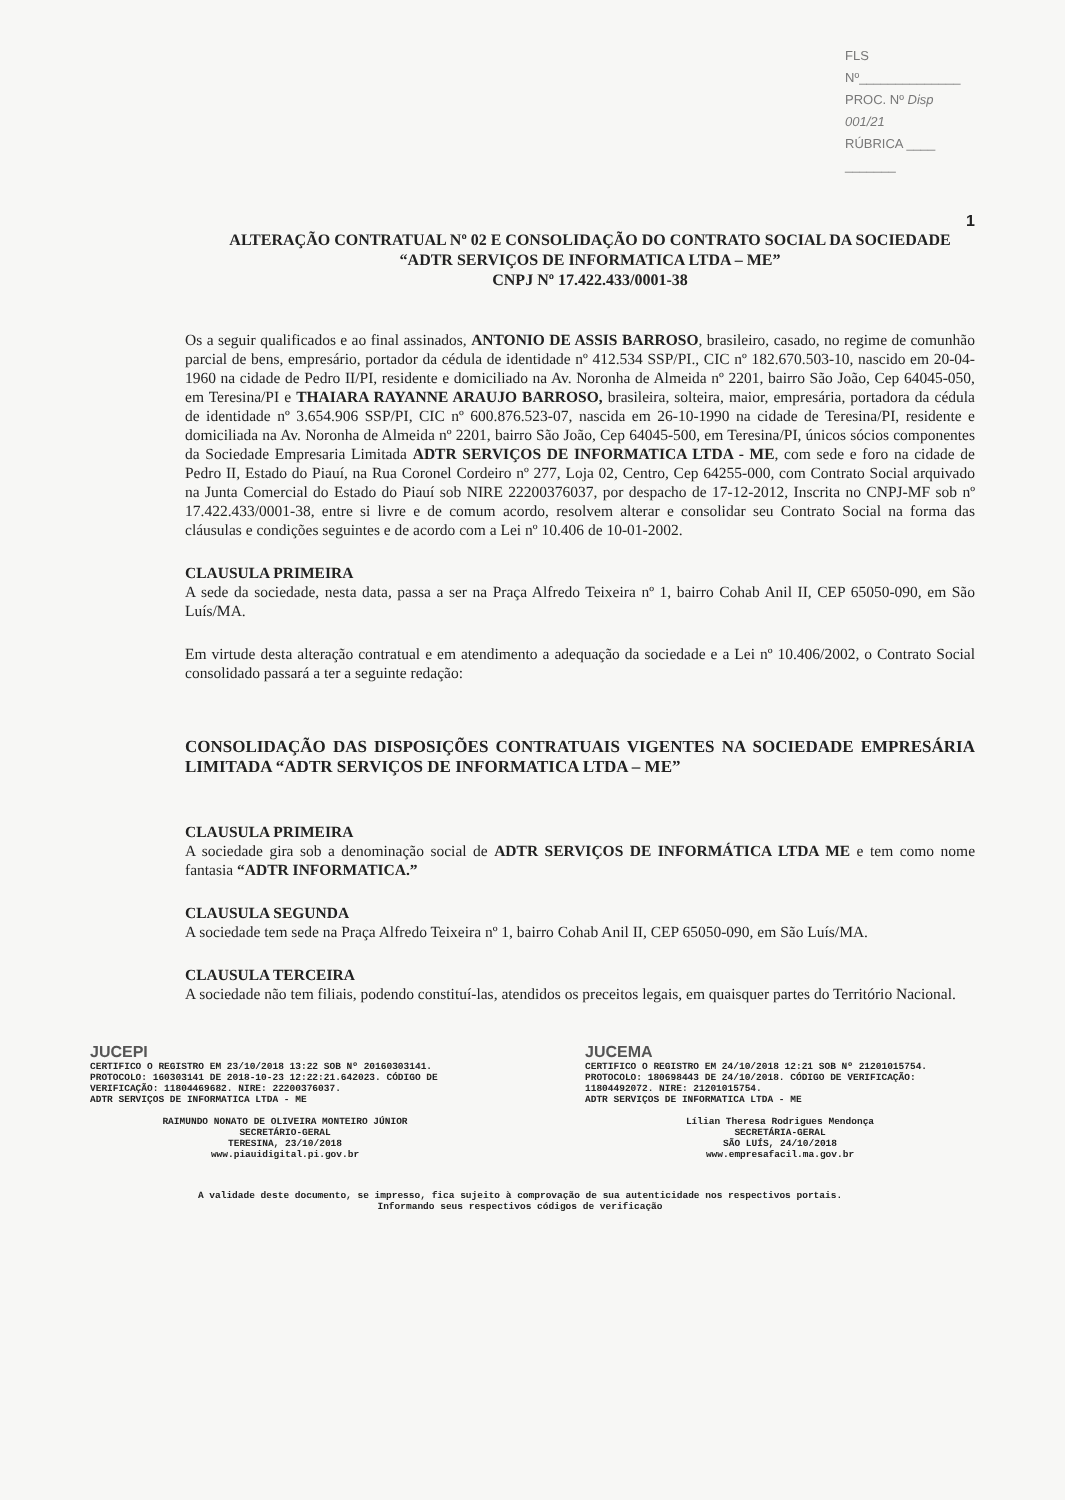FLS Nº______________
PROC. Nº Disp 001/21
RÚBRICA ____ _______
1
ALTERAÇÃO CONTRATUAL Nº 02 E CONSOLIDAÇÃO DO CONTRATO SOCIAL DA SOCIEDADE “ADTR SERVIÇOS DE INFORMATICA LTDA – ME”
CNPJ Nº 17.422.433/0001-38
Os a seguir qualificados e ao final assinados, ANTONIO DE ASSIS BARROSO, brasileiro, casado, no regime de comunhão parcial de bens, empresário, portador da cédula de identidade nº 412.534 SSP/PI., CIC nº 182.670.503-10, nascido em 20-04-1960 na cidade de Pedro II/PI, residente e domiciliado na Av. Noronha de Almeida nº 2201, bairro São João, Cep 64045-050, em Teresina/PI e THAIARA RAYANNE ARAUJO BARROSO, brasileira, solteira, maior, empresária, portadora da cédula de identidade nº 3.654.906 SSP/PI, CIC nº 600.876.523-07, nascida em 26-10-1990 na cidade de Teresina/PI, residente e domiciliada na Av. Noronha de Almeida nº 2201, bairro São João, Cep 64045-500, em Teresina/PI, únicos sócios componentes da Sociedade Empresaria Limitada ADTR SERVIÇOS DE INFORMATICA LTDA - ME, com sede e foro na cidade de Pedro II, Estado do Piauí, na Rua Coronel Cordeiro nº 277, Loja 02, Centro, Cep 64255-000, com Contrato Social arquivado na Junta Comercial do Estado do Piauí sob NIRE 22200376037, por despacho de 17-12-2012, Inscrita no CNPJ-MF sob nº 17.422.433/0001-38, entre si livre e de comum acordo, resolvem alterar e consolidar seu Contrato Social na forma das cláusulas e condições seguintes e de acordo com a Lei nº 10.406 de 10-01-2002.
CLAUSULA PRIMEIRA
A sede da sociedade, nesta data, passa a ser na Praça Alfredo Teixeira nº 1, bairro Cohab Anil II, CEP 65050-090, em São Luís/MA.
Em virtude desta alteração contratual e em atendimento a adequação da sociedade e a Lei nº 10.406/2002, o Contrato Social consolidado passará a ter a seguinte redação:
CONSOLIDAÇÃO DAS DISPOSIÇÕES CONTRATUAIS VIGENTES NA SOCIEDADE EMPRESÁRIA LIMITADA “ADTR SERVIÇOS DE INFORMATICA LTDA – ME”
CLAUSULA PRIMEIRA
A sociedade gira sob a denominação social de ADTR SERVIÇOS DE INFORMÁTICA LTDA ME e tem como nome fantasia “ADTR INFORMATICA.”
CLAUSULA SEGUNDA
A sociedade tem sede na Praça Alfredo Teixeira nº 1, bairro Cohab Anil II, CEP 65050-090, em São Luís/MA.
CLAUSULA TERCEIRA
A sociedade não tem filiais, podendo constituí-las, atendidos os preceitos legais, em quaisquer partes do Território Nacional.
JUCEPI
CERTIFICO O REGISTRO EM 23/10/2018 13:22 SOB Nº 20160303141.
PROTOCOLO: 160303141 DE 2018-10-23 12:22:21.642023. CÓDIGO DE VERIFICAÇÃO: 11804469682. NIRE: 22200376037.
ADTR SERVIÇOS DE INFORMATICA LTDA - ME
RAIMUNDO NONATO DE OLIVEIRA MONTEIRO JÚNIOR
SECRETÁRIO-GERAL
TERESINA, 23/10/2018
www.piauidigital.pi.gov.br
JUCEMA
CERTIFICO O REGISTRO EM 24/10/2018 12:21 SOB Nº 21201015754.
PROTOCOLO: 180698443 DE 24/10/2018. CÓDIGO DE VERIFICAÇÃO: 11804492072. NIRE: 21201015754.
ADTR SERVIÇOS DE INFORMATICA LTDA - ME
Lílian Theresa Rodrigues Mendonça
SECRETÁRIA-GERAL
SÃO LUÍS, 24/10/2018
www.empresafacil.ma.gov.br
A validade deste documento, se impresso, fica sujeito à comprovação de sua autenticidade nos respectivos portais.
Informando seus respectivos códigos de verificação